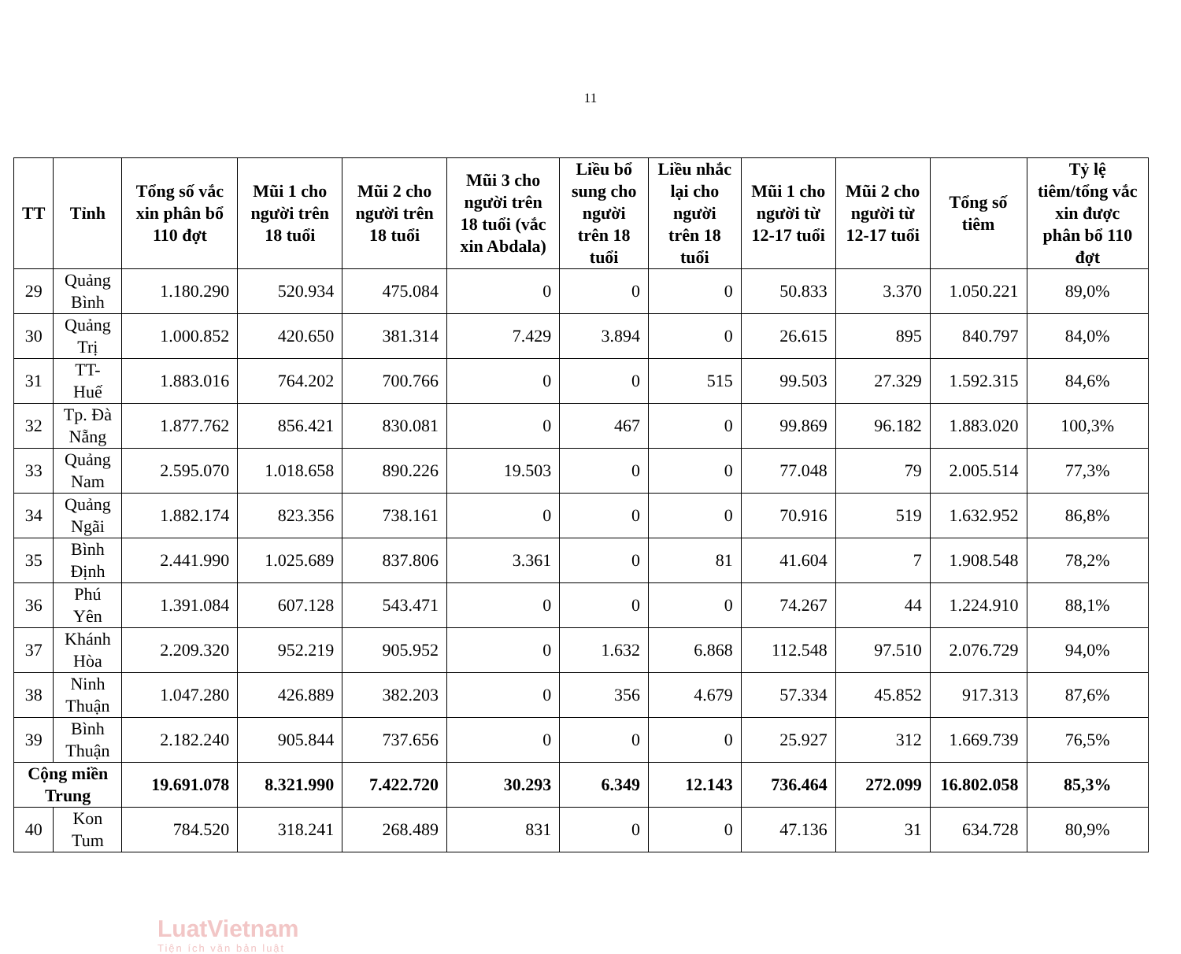11
| TT | Tỉnh | Tổng số vắc xin phân bổ 110 đợt | Mũi 1 cho người trên 18 tuổi | Mũi 2 cho người trên 18 tuổi | Mũi 3 cho người trên 18 tuổi (vắc xin Abdala) | Liều bổ sung cho người trên 18 tuổi | Liều nhắc lại cho người trên 18 tuổi | Mũi 1 cho người từ 12-17 tuổi | Mũi 2 cho người từ 12-17 tuổi | Tổng số tiêm | Tỷ lệ tiêm/tổng vắc xin được phân bổ 110 đợt |
| --- | --- | --- | --- | --- | --- | --- | --- | --- | --- | --- | --- |
| 29 | Quảng Bình | 1.180.290 | 520.934 | 475.084 | 0 | 0 | 0 | 50.833 | 3.370 | 1.050.221 | 89,0% |
| 30 | Quảng Trị | 1.000.852 | 420.650 | 381.314 | 7.429 | 3.894 | 0 | 26.615 | 895 | 840.797 | 84,0% |
| 31 | TT- Huế | 1.883.016 | 764.202 | 700.766 | 0 | 0 | 515 | 99.503 | 27.329 | 1.592.315 | 84,6% |
| 32 | Tp. Đà Nẵng | 1.877.762 | 856.421 | 830.081 | 0 | 467 | 0 | 99.869 | 96.182 | 1.883.020 | 100,3% |
| 33 | Quảng Nam | 2.595.070 | 1.018.658 | 890.226 | 19.503 | 0 | 0 | 77.048 | 79 | 2.005.514 | 77,3% |
| 34 | Quảng Ngãi | 1.882.174 | 823.356 | 738.161 | 0 | 0 | 0 | 70.916 | 519 | 1.632.952 | 86,8% |
| 35 | Bình Định | 2.441.990 | 1.025.689 | 837.806 | 3.361 | 0 | 81 | 41.604 | 7 | 1.908.548 | 78,2% |
| 36 | Phú Yên | 1.391.084 | 607.128 | 543.471 | 0 | 0 | 0 | 74.267 | 44 | 1.224.910 | 88,1% |
| 37 | Khánh Hòa | 2.209.320 | 952.219 | 905.952 | 0 | 1.632 | 6.868 | 112.548 | 97.510 | 2.076.729 | 94,0% |
| 38 | Ninh Thuận | 1.047.280 | 426.889 | 382.203 | 0 | 356 | 4.679 | 57.334 | 45.852 | 917.313 | 87,6% |
| 39 | Bình Thuận | 2.182.240 | 905.844 | 737.656 | 0 | 0 | 0 | 25.927 | 312 | 1.669.739 | 76,5% |
| Cộng miền Trung | | 19.691.078 | 8.321.990 | 7.422.720 | 30.293 | 6.349 | 12.143 | 736.464 | 272.099 | 16.802.058 | 85,3% |
| 40 | Kon Tum | 784.520 | 318.241 | 268.489 | 831 | 0 | 0 | 47.136 | 31 | 634.728 | 80,9% |
LuatVietnam
Tiện ích văn bản luật